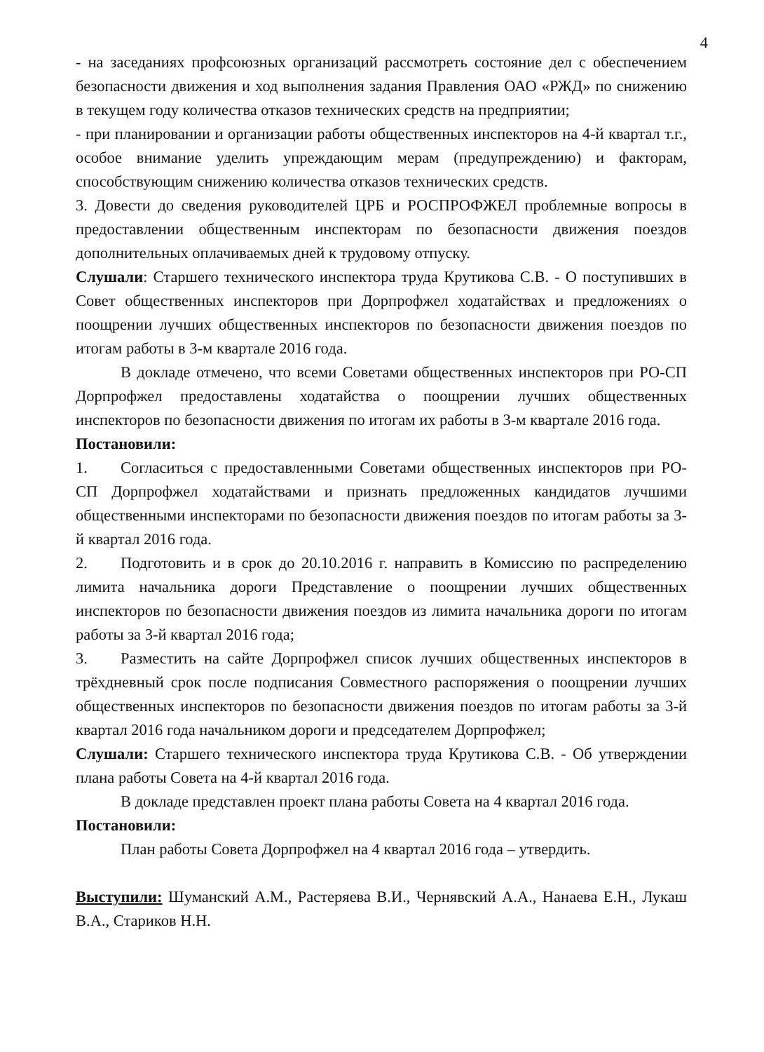4
- на заседаниях профсоюзных организаций рассмотреть состояние дел с обеспечением безопасности движения и ход выполнения задания Правления ОАО «РЖД» по снижению в текущем году количества отказов технических средств на предприятии;
- при планировании и организации работы общественных инспекторов на 4-й квартал т.г., особое внимание уделить упреждающим мерам (предупреждению) и факторам, способствующим снижению количества отказов технических средств.
3. Довести до сведения руководителей ЦРБ и РОСПРОФЖЕЛ проблемные вопросы в предоставлении общественным инспекторам по безопасности движения поездов дополнительных оплачиваемых дней к трудовому отпуску.
Слушали: Старшего технического инспектора труда Крутикова С.В. - О поступивших в Совет общественных инспекторов при Дорпрофжел ходатайствах и предложениях о поощрении лучших общественных инспекторов по безопасности движения поездов по итогам работы в 3-м квартале 2016 года.
В докладе отмечено, что всеми Советами общественных инспекторов при РО-СП Дорпрофжел предоставлены ходатайства о поощрении лучших общественных инспекторов по безопасности движения по итогам их работы в 3-м квартале 2016 года.
Постановили:
1. Согласиться с предоставленными Советами общественных инспекторов при РО-СП Дорпрофжел ходатайствами и признать предложенных кандидатов лучшими общественными инспекторами по безопасности движения поездов по итогам работы за 3-й квартал 2016 года.
2. Подготовить и в срок до 20.10.2016 г. направить в Комиссию по распределению лимита начальника дороги Представление о поощрении лучших общественных инспекторов по безопасности движения поездов из лимита начальника дороги по итогам работы за 3-й квартал 2016 года;
3. Разместить на сайте Дорпрофжел список лучших общественных инспекторов в трёхдневный срок после подписания Совместного распоряжения о поощрении лучших общественных инспекторов по безопасности движения поездов по итогам работы за 3-й квартал 2016 года начальником дороги и председателем Дорпрофжел;
Слушали: Старшего технического инспектора труда Крутикова С.В. - Об утверждении плана работы Совета на 4-й квартал 2016 года.
В докладе представлен проект плана работы Совета на 4 квартал 2016 года.
Постановили:
План работы Совета Дорпрофжел на 4 квартал 2016 года – утвердить.
Выступили: Шуманский А.М., Растеряева В.И., Чернявский А.А., Нанаева Е.Н., Лукаш В.А., Стариков Н.Н.